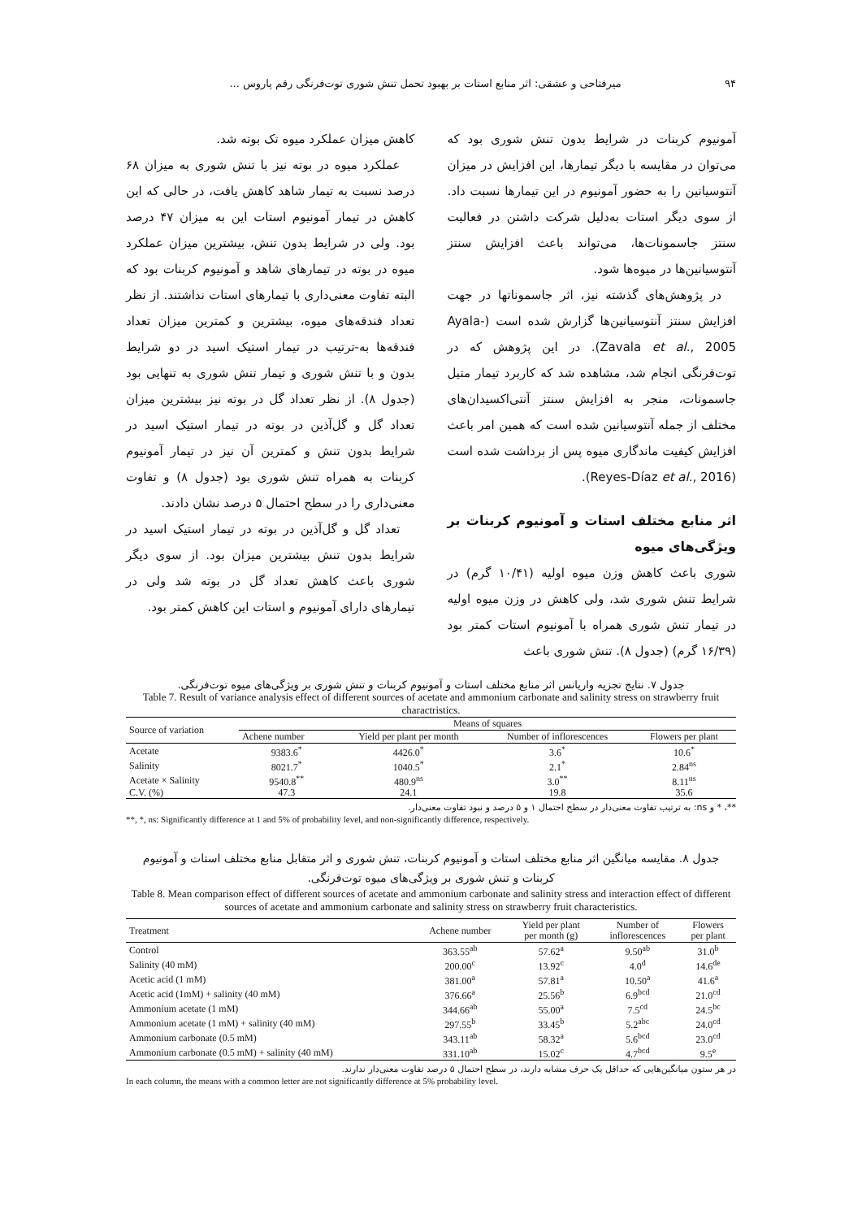۹۴ میرفتاحی و عشقی: اثر منابع استات بر بهبود تحمل تنش شوری توت‌فرنگی رقم پاروس ...
آمونیوم کربنات در شرایط بدون تنش شوری بود که می‌توان در مقایسه با دیگر تیمارها، این افزایش در میزان آنتوسیانین را به حضور آمونیوم در این تیمارها نسبت داد. از سوی دیگر استات به‌دلیل شرکت داشتن در فعالیت سنتز جاسمونات‌ها، می‌تواند باعث افزایش سنتز آنتوسیانین‌ها در میوه‌ها شود.
در پژوهش‌های گذشته نیز، اثر جاسموناتها در جهت افزایش سنتز آنتوسیانین‌ها گزارش شده است (Ayala-Zavala et al., 2005). در این پژوهش که در توت‌فرنگی انجام شد، مشاهده شد که کاربرد تیمار متیل جاسمونات، منجر به افزایش سنتز آنتی‌اکسیدان‌های مختلف از جمله آنتوسیانین شده است که همین امر باعث افزایش کیفیت ماندگاری میوه پس از برداشت شده است (Reyes-Díaz et al., 2016).
اثر منابع مختلف استات و آمونیوم کربنات بر ویژگی‌های میوه
شوری باعث کاهش وزن میوه اولیه (۱۰/۴۱ گرم) در شرایط تنش شوری شد، ولی کاهش در وزن میوه اولیه در تیمار تنش شوری همراه با آمونیوم استات کمتر بود (۱۶/۳۹ گرم) (جدول ۸). تنش شوری باعث
کاهش میزان عملکرد میوه تک بوته شد.
عملکرد میوه در بوته نیز با تنش شوری به میزان ۶۸ درصد نسبت به تیمار شاهد کاهش یافت، در حالی که این کاهش در تیمار آمونیوم استات این به میزان ۴۷ درصد بود. ولی در شرایط بدون تنش، بیشترین میزان عملکرد میوه در بوته در تیمارهای شاهد و آمونیوم کربنات بود که البته تفاوت معنی‌داری با تیمارهای استات نداشتند. از نظر تعداد فندقه‌های میوه، بیشترین و کمترین میزان تعداد فندقه‌ها به-ترتیب در تیمار استیک اسید در دو شرایط بدون و با تنش شوری و تیمار تنش شوری به تنهایی بود (جدول ۸). از نظر تعداد گل در بوته نیز بیشترین میزان تعداد گل و گل‌آذین در بوته در تیمار استیک اسید در شرایط بدون تنش و کمترین آن نیز در تیمار آمونیوم کربنات به همراه تنش شوری بود (جدول ۸) و تفاوت معنی‌داری را در سطح احتمال ۵ درصد نشان دادند.
تعداد گل و گل‌آذین در بوته در تیمار استیک اسید در شرایط بدون تنش بیشترین میزان بود. از سوی دیگر شوری باعث کاهش تعداد گل در بوته شد ولی در تیمارهای دارای آمونیوم و استات این کاهش کمتر بود.
جدول ۷. نتایج تجزیه واریانس اثر منابع مختلف استات و آمونیوم کربنات و تنش شوری بر ویژگی‌های میوه توت‌فرنگی.
Table 7. Result of variance analysis effect of different sources of acetate and ammonium carbonate and salinity stress on strawberry fruit charactristics.
| Source of variation | Means of squares | | | |
| --- | --- | --- | --- | --- |
| | Achene number | Yield per plant per month | Number of inflorescences | Flowers per plant |
| Acetate | 9383.6<sup>*</sup> | 4426.0<sup>*</sup> | 3.6<sup>*</sup> | 10.6<sup>*</sup> |
| Salinity | 8021.7<sup>*</sup> | 1040.5<sup>*</sup> | 2.1<sup>*</sup> | 2.84<sup>ns</sup> |
| Acetate × Salinity | 9540.8<sup>**</sup> | 480.9<sup>ns</sup> | 3.0<sup>**</sup> | 8.11<sup>ns</sup> |
| C.V. (%) | 47.3 | 24.1 | 19.8 | 35.6 |
**، * و ns: به ترتیب تفاوت معنی‌دار در سطح احتمال ۱ و ۵ درصد و نبود تفاوت معنی‌دار.
**, *, ns: Significantly difference at 1 and 5% of probability level, and non-significantly difference, respectively.
جدول ۸. مقایسه میانگین اثر منابع مختلف استات و آمونیوم کربنات، تنش شوری و اثر متقابل منابع مختلف استات و آمونیوم کربنات و تنش شوری بر ویژگی‌های میوه توت‌فرنگی.
Table 8. Mean comparison effect of different sources of acetate and ammonium carbonate and salinity stress and interaction effect of different sources of acetate and ammonium carbonate and salinity stress on strawberry fruit characteristics.
| Treatment | Achene number | Yield per plant per month (g) | Number of inflorescences | Flowers per plant |
| --- | --- | --- | --- | --- |
| Control | 363.55<sup>ab</sup> | 57.62<sup>a</sup> | 9.50<sup>ab</sup> | 31.0<sup>b</sup> |
| Salinity (40 mM) | 200.00<sup>c</sup> | 13.92<sup>c</sup> | 4.0<sup>d</sup> | 14.6<sup>de</sup> |
| Acetic acid (1 mM) | 381.00<sup>a</sup> | 57.81<sup>a</sup> | 10.50<sup>a</sup> | 41.6<sup>a</sup> |
| Acetic acid (1mM) + salinity (40 mM) | 376.66<sup>a</sup> | 25.56<sup>b</sup> | 6.9<sup>bcd</sup> | 21.0<sup>cd</sup> |
| Ammonium acetate (1 mM) | 344.66<sup>ab</sup> | 55.00<sup>a</sup> | 7.5<sup>cd</sup> | 24.5<sup>bc</sup> |
| Ammonium acetate (1 mM) + salinity (40 mM) | 297.55<sup>b</sup> | 33.45<sup>b</sup> | 5.2<sup>abc</sup> | 24.0<sup>cd</sup> |
| Ammonium carbonate (0.5 mM) | 343.11<sup>ab</sup> | 58.32<sup>a</sup> | 5.6<sup>bcd</sup> | 23.0<sup>cd</sup> |
| Ammonium carbonate (0.5 mM) + salinity (40 mM) | 331.10<sup>ab</sup> | 15.02<sup>c</sup> | 4.7<sup>bcd</sup> | 9.5<sup>e</sup> |
در هر ستون میانگین‌هایی که حداقل یک حرف مشابه دارند، در سطح احتمال ۵ درصد تفاوت معنی‌دار ندارند.
In each column, the means with a common letter are not significantly difference at 5% probability level.